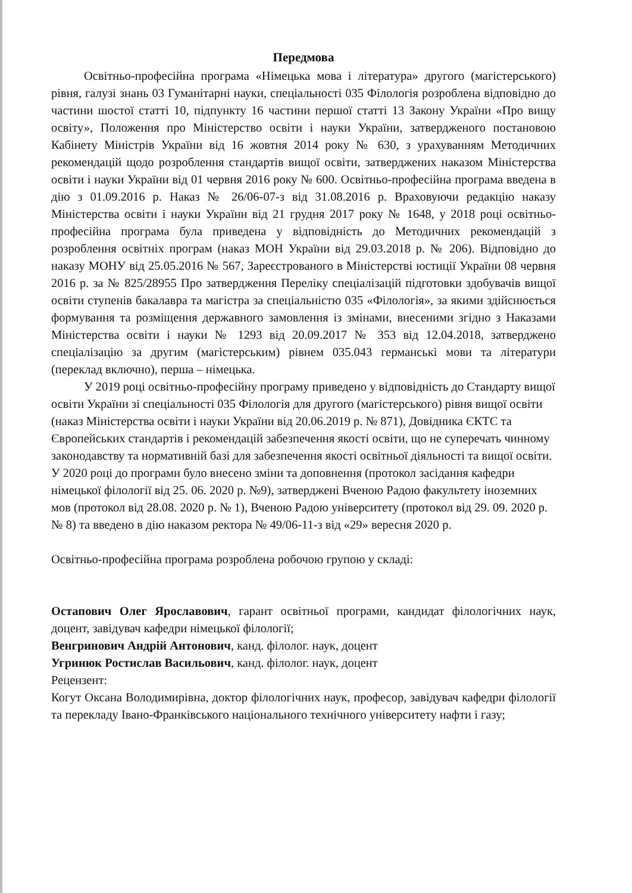Передмова
Освітньо-професійна програма «Німецька мова і література» другого (магістерського) рівня, галузі знань 03 Гуманітарні науки, спеціальності 035 Філологія розроблена відповідно до частини шостої статті 10, підпункту 16 частини першої статті 13 Закону України «Про вищу освіту», Положення про Міністерство освіти і науки України, затвердженого постановою Кабінету Міністрів України від 16 жовтня 2014 року № 630, з урахуванням Методичних рекомендацій щодо розроблення стандартів вищої освіти, затверджених наказом Міністерства освіти і науки України від 01 червня 2016 року № 600. Освітньо-професійна програма введена в дію з 01.09.2016 р. Наказ № 26/06-07-з від 31.08.2016 р. Враховуючи редакцію наказу Міністерства освіти і науки України від 21 грудня 2017 року № 1648, у 2018 році освітньо-професійна програма була приведена у відповідність до Методичних рекомендацій з розроблення освітніх програм (наказ МОН України від 29.03.2018 р. № 206). Відповідно до наказу МОНУ від 25.05.2016 № 567, Зареєстрованого в Міністерстві юстиції України 08 червня 2016 р. за № 825/28955 Про затвердження Переліку спеціалізацій підготовки здобувачів вищої освіти ступенів бакалавра та магістра за спеціальністю 035 «Філологія», за якими здійснюється формування та розміщення державного замовлення із змінами, внесеними згідно з Наказами Міністерства освіти і науки № 1293 від 20.09.2017 № 353 від 12.04.2018, затверджено спеціалізацію за другим (магістерським) рівнем 035.043 германські мови та літератури (переклад включно), перша – німецька.
У 2019 році освітньо-професійну програму приведено у відповідність до Стандарту вищої освіти України зі спеціальності 035 Філологія для другого (магістерського) рівня вищої освіти (наказ Міністерства освіти і науки України від 20.06.2019 р. № 871), Довідника ЄКТС та Європейських стандартів і рекомендацій забезпечення якості освіти, що не суперечать чинному законодавству та нормативній базі для забезпечення якості освітньої діяльності та вищої освіти. У 2020 році до програми було внесено зміни та доповнення (протокол засідання кафедри німецької філології від 25. 06. 2020 р. №9), затверджені Вченою Радою факультету іноземних мов (протокол від 28.08. 2020 р. № 1), Вченою Радою університету (протокол від 29. 09. 2020 р. № 8) та введено в дію наказом ректора № 49/06-11-з від «29» вересня 2020 р.
Освітньо-професійна програма розроблена робочою групою у складі:
Остапович Олег Ярославович, гарант освітньої програми, кандидат філологічних наук, доцент, завідувач кафедри німецької філології;
Венгринович Андрій Антонович, канд. філолог. наук, доцент
Угринюк Ростислав Васильович, канд. філолог. наук, доцент
Рецензент:
Когут Оксана Володимирівна, доктор філологічних наук, професор, завідувач кафедри філології та перекладу Івано-Франківського національного технічного університету нафти і газу;